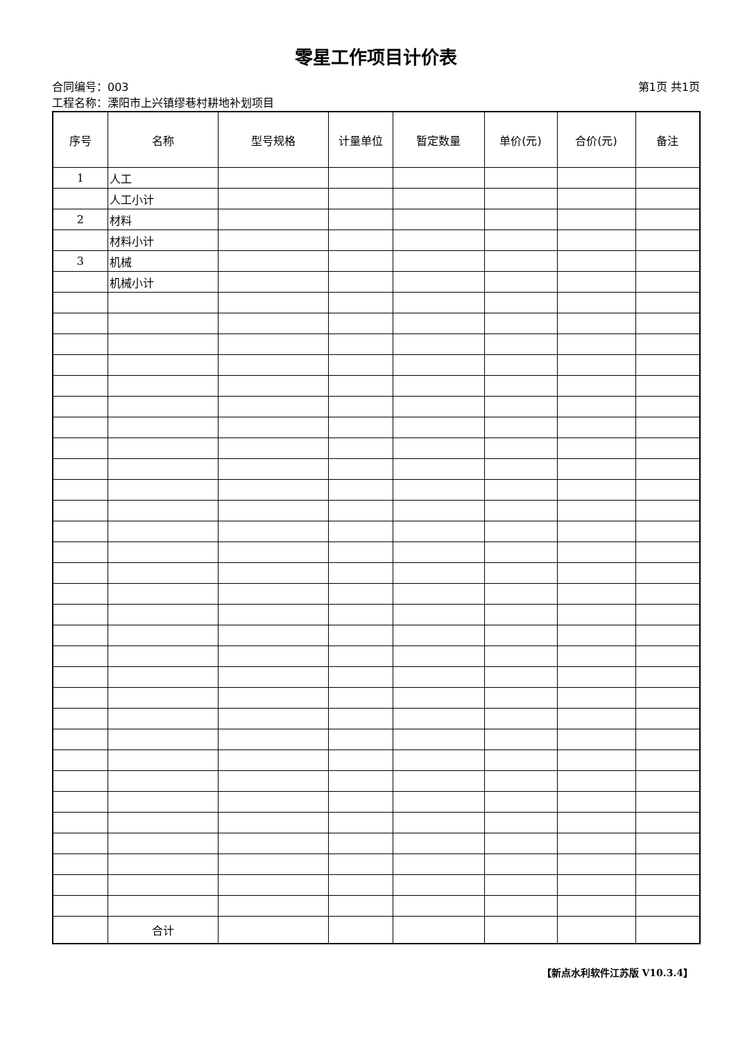零星工作项目计价表
合同编号：003 第1页 共1页
工程名称：溧阳市上兴镇缪巷村耕地补划项目
| 序号 | 名称 | 型号规格 | 计量单位 | 暂定数量 | 单价(元) | 合价(元) | 备注 |
| --- | --- | --- | --- | --- | --- | --- | --- |
| 1 | 人工 | | | | | | |
| | 人工小计 | | | | | | |
| 2 | 材料 | | | | | | |
| | 材料小计 | | | | | | |
| 3 | 机械 | | | | | | |
| | 机械小计 | | | | | | |
| | 合计 | | | | | | |
【新点水利软件江苏版 V10.3.4】